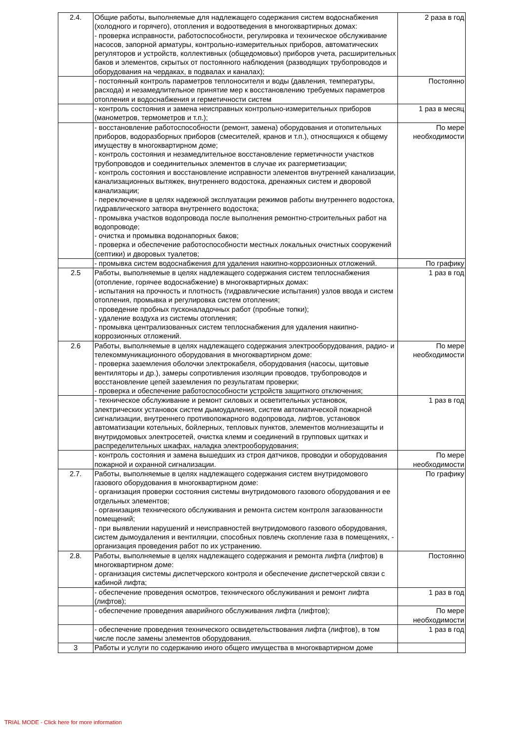| 2.4. | Общие работы, выполняемые для надлежащего содержания систем водоснабжения (холодного и горячего), отопления и водоотведения в многоквартирных домах: - проверка исправности, работоспособности, регулировка и техническое обслуживание насосов, запорной арматуры, контрольно-измерительных приборов, автоматических регуляторов и устройств, коллективных (общедомовых) приборов учета, расширительных баков и элементов, скрытых от постоянного наблюдения (разводящих трубопроводов и оборудования на чердаках, в подвалах и каналах); | 2 раза в год |
| | - постоянный контроль параметров теплоносителя и воды (давления, температуры, расхода) и незамедлительное принятие мер к восстановлению требуемых параметров отопления и водоснабжения и герметичности систем | Постоянно |
| | - контроль состояния и замена неисправных контрольно-измерительных приборов (манометров, термометров и т.п.); | 1 раз в месяц |
| | - восстановление работоспособности (ремонт, замена) оборудования и отопительных приборов, водоразборных приборов (смесителей, кранов и т.п.), относящихся к общему имуществу в многоквартирном доме; - контроль состояния и незамедлительное восстановление герметичности участков трубопроводов и соединительных элементов в случае их разгерметизации; - контроль состояния и восстановление исправности элементов внутренней канализации, канализационных вытяжек, внутреннего водостока, дренажных систем и дворовой канализации; - переключение в целях надежной эксплуатации режимов работы внутреннего водостока, гидравлического затвора внутреннего водостока; - промывка участков водопровода после выполнения ремонтно-строительных работ на водопроводе; - очистка и промывка водонапорных баков; - проверка и обеспечение работоспособности местных локальных очистных сооружений (септики) и дворовых туалетов; | По мере необходимости |
| | - промывка систем водоснабжения для удаления накипно-коррозионных отложений. | По графику |
| 2.5 | Работы, выполняемые в целях надлежащего содержания систем теплоснабжения (отопление, горячее водоснабжение) в многоквартирных домах: - испытания на прочность и плотность (гидравлические испытания) узлов ввода и систем отопления, промывка и регулировка систем отопления; - проведение пробных пусконаладочных работ (пробные топки); - удаление воздуха из системы отопления; - промывка централизованных систем теплоснабжения для удаления накипно-коррозионных отложений. | 1 раз в год |
| 2.6 | Работы, выполняемые в целях надлежащего содержания электрооборудования, радио- и телекоммуникационного оборудования в многоквартирном доме: - проверка заземления оболочки электрокабеля, оборудования (насосы, щитовые вентиляторы и др.), замеры сопротивления изоляции проводов, трубопроводов и восстановление цепей заземления по результатам проверки; - проверка и обеспечение работоспособности устройств защитного отключения; | По мере необходимости |
| | - техническое обслуживание и ремонт силовых и осветительных установок, электрических установок систем дымоудаления, систем автоматической пожарной сигнализации, внутреннего противопожарного водопровода, лифтов, установок автоматизации котельных, бойлерных, тепловых пунктов, элементов молниезащиты и внутридомовых электросетей, очистка клемм и соединений в групповых щитках и распределительных шкафах, наладка электрооборудования; | 1 раз в год |
| | - контроль состояния и замена вышедших из строя датчиков, проводки и оборудования пожарной и охранной сигнализации. | По мере необходимости |
| 2.7. | Работы, выполняемые в целях надлежащего содержания систем внутридомового газового оборудования в многоквартирном доме: - организация проверки состояния системы внутридомового газового оборудования и ее отдельных элементов; - организация технического обслуживания и ремонта систем контроля загазованности помещений; - при выявлении нарушений и неисправностей внутридомового газового оборудования, систем дымоудаления и вентиляции, способных повлечь скопление газа в помещениях, - организация проведения работ по их устранению. | По графику |
| 2.8. | Работы, выполняемые в целях надлежащего содержания и ремонта лифта (лифтов) в многоквартирном доме: - организация системы диспетчерского контроля и обеспечение диспетчерской связи с кабиной лифта; | Постоянно |
| | - обеспечение проведения осмотров, технического обслуживания и ремонт лифта (лифтов); | 1 раз в год |
| | - обеспечение проведения аварийного обслуживания лифта (лифтов); | По мере необходимости |
| | - обеспечение проведения технического освидетельствования лифта (лифтов), в том числе после замены элементов оборудования. | 1 раз в год |
| 3 | Работы и услуги по содержанию иного общего имущества в многоквартирном доме | |
TRIAL MODE - Click here for more information